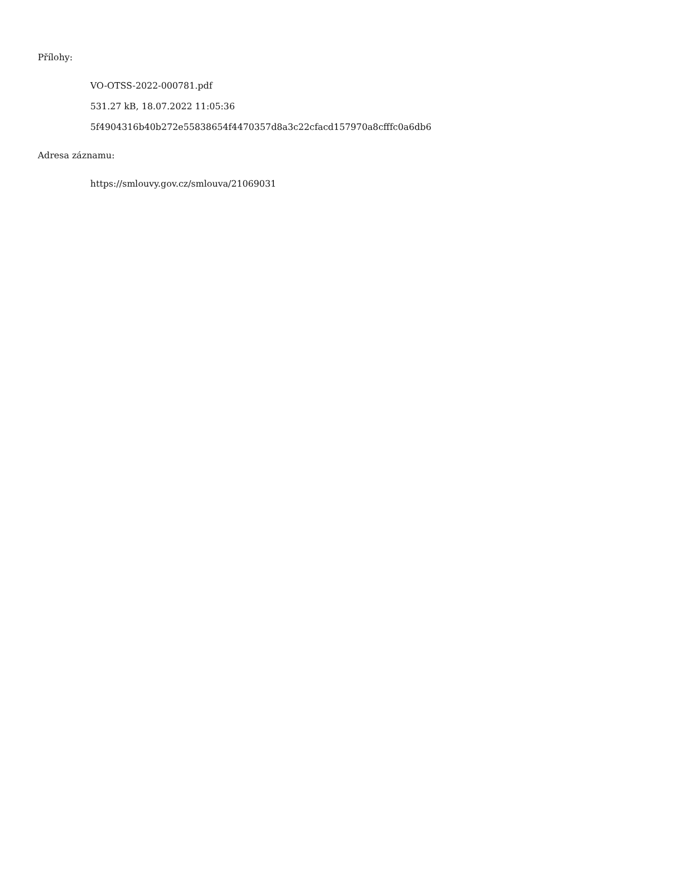Přílohy:
VO-OTSS-2022-000781.pdf
531.27 kB, 18.07.2022 11:05:36
5f4904316b40b272e55838654f4470357d8a3c22cfacd157970a8cfffc0a6db6
Adresa záznamu:
https://smlouvy.gov.cz/smlouva/21069031